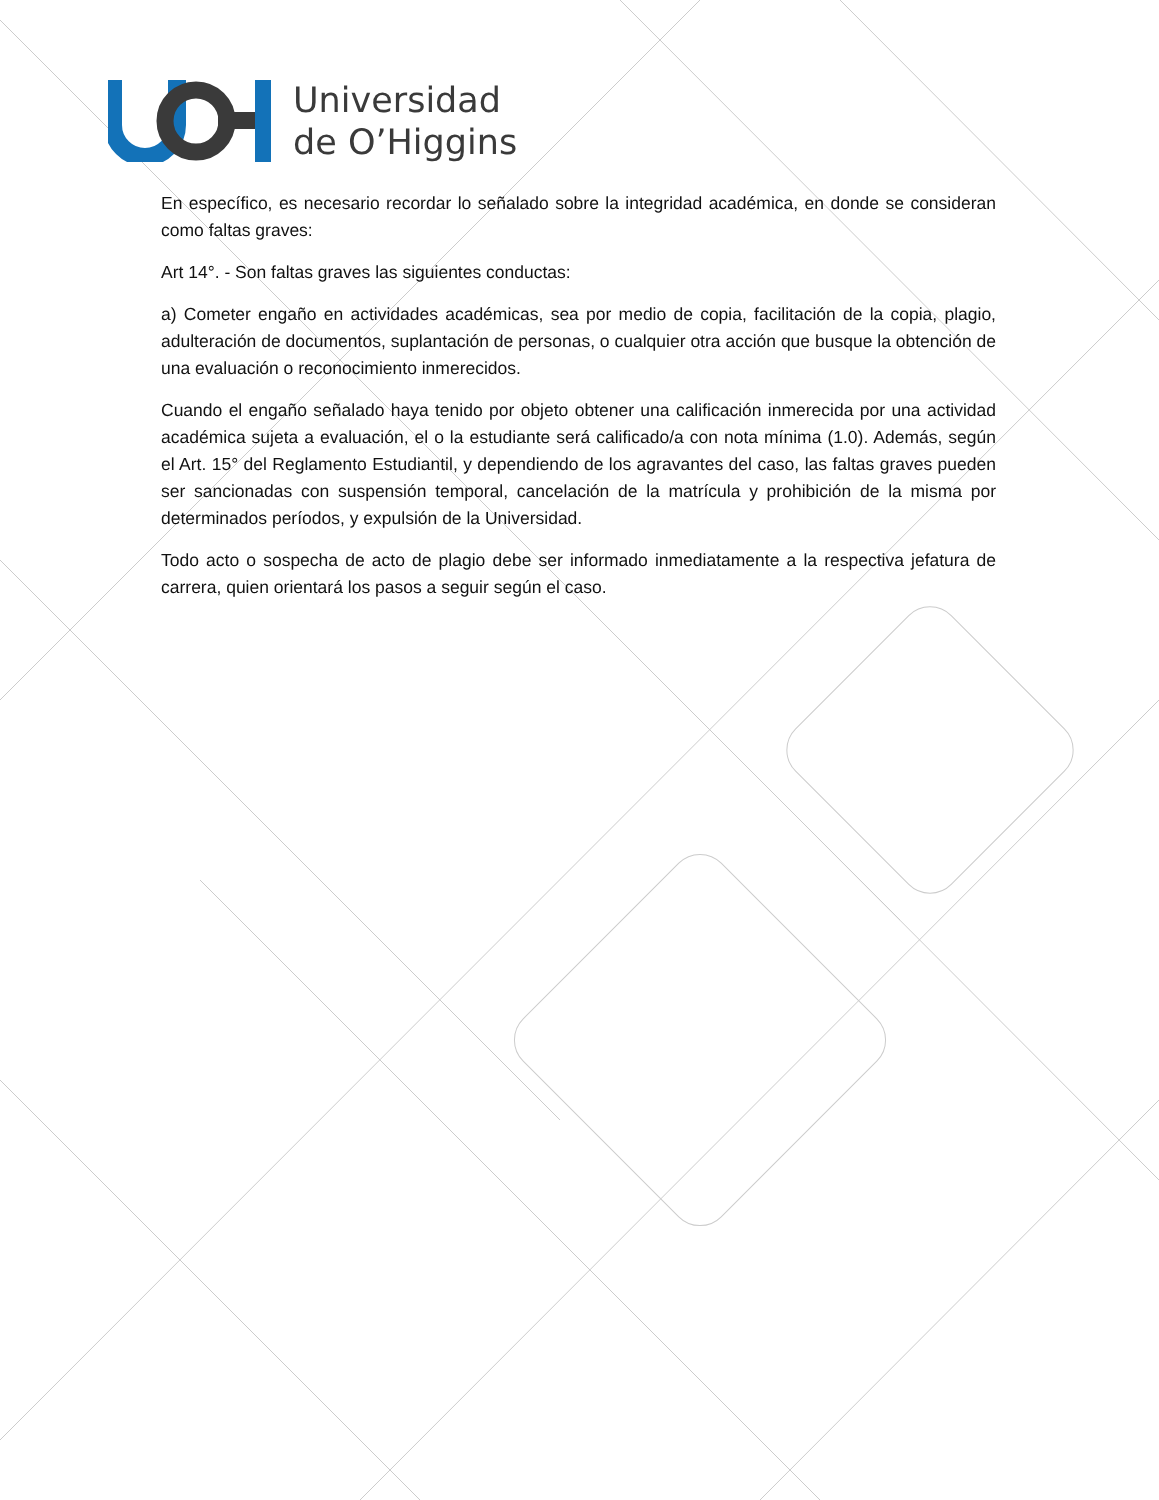Universidad
de O’Higgins
En específico, es necesario recordar lo señalado sobre la integridad académica, en donde se consideran como faltas graves:
Art 14°. - Son faltas graves las siguientes conductas:
a) Cometer engaño en actividades académicas, sea por medio de copia, facilitación de la copia, plagio, adulteración de documentos, suplantación de personas, o cualquier otra acción que busque la obtención de una evaluación o reconocimiento inmerecidos.
Cuando el engaño señalado haya tenido por objeto obtener una calificación inmerecida por una actividad académica sujeta a evaluación, el o la estudiante será calificado/a con nota mínima (1.0). Además, según el Art. 15° del Reglamento Estudiantil, y dependiendo de los agravantes del caso, las faltas graves pueden ser sancionadas con suspensión temporal, cancelación de la matrícula y prohibición de la misma por determinados períodos, y expulsión de la Universidad.
Todo acto o sospecha de acto de plagio debe ser informado inmediatamente a la respectiva jefatura de carrera, quien orientará los pasos a seguir según el caso.